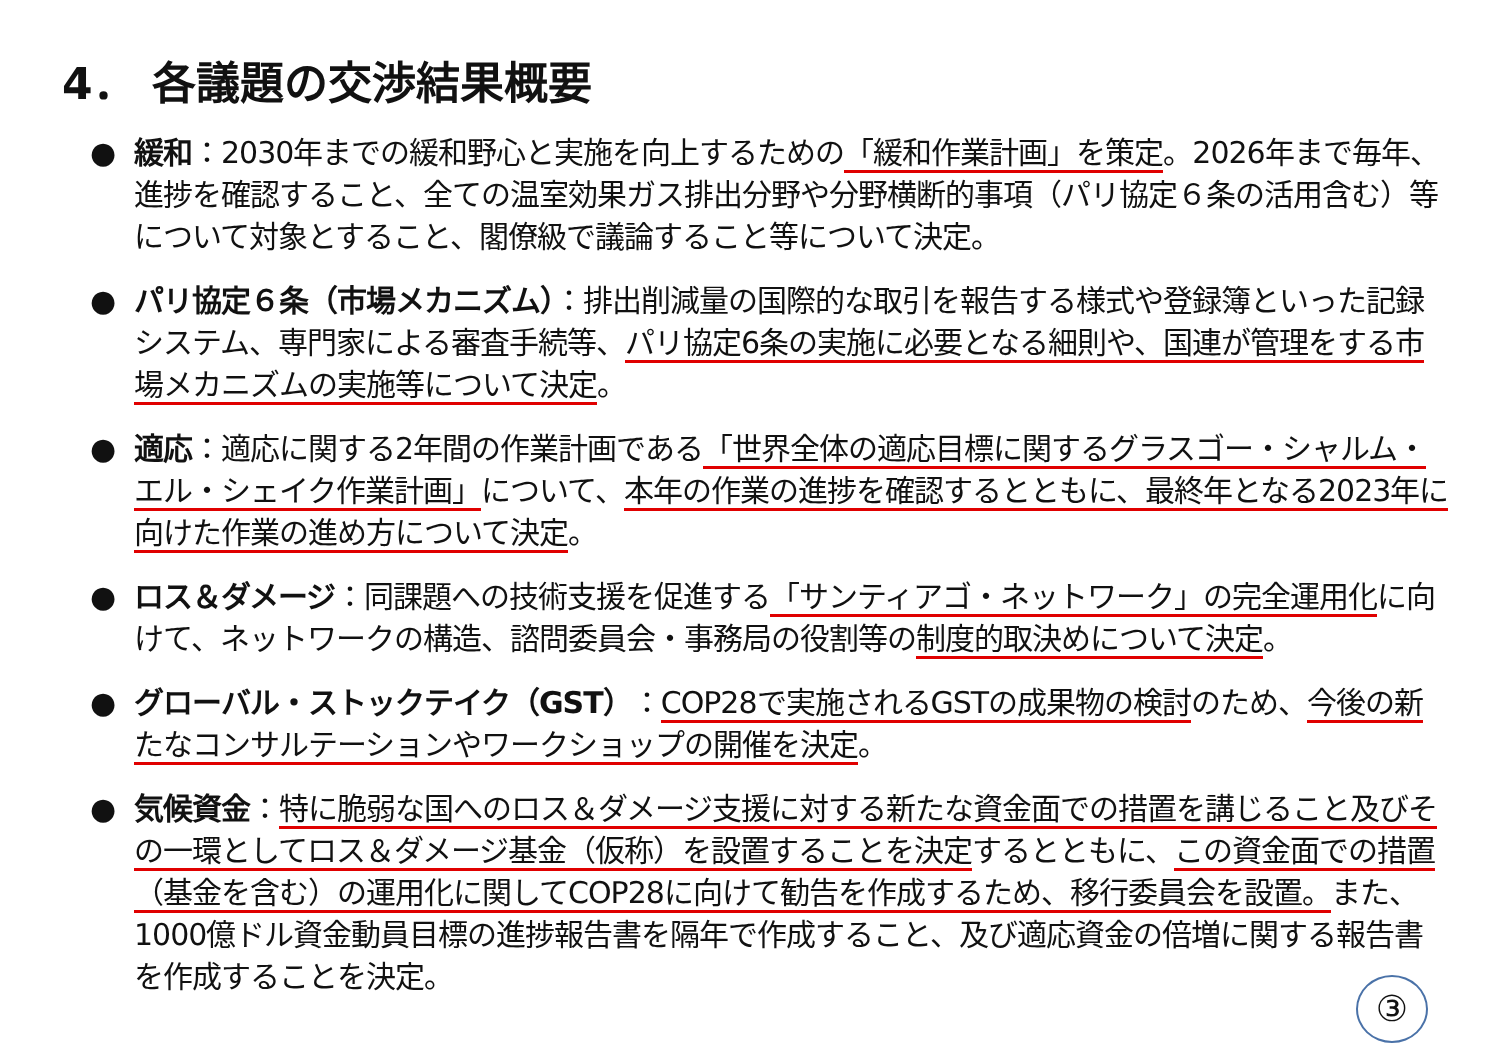4． 各議題の交渉結果概要
● 緩和：2030年までの緩和野心と実施を向上するための「緩和作業計画」を策定。2026年まで毎年、進捗を確認すること、全ての温室効果ガス排出分野や分野横断的事項（パリ協定６条の活用含む）等について対象とすること、閣僚級で議論すること等について決定。
● パリ協定６条（市場メカニズム）：排出削減量の国際的な取引を報告する様式や登録簿といった記録システム、専門家による審査手続等、パリ協定6条の実施に必要となる細則や、国連が管理をする市場メカニズムの実施等について決定。
● 適応：適応に関する2年間の作業計画である「世界全体の適応目標に関するグラスゴー・シャルム・エル・シェイク作業計画」について、本年の作業の進捗を確認するとともに、最終年となる2023年に向けた作業の進め方について決定。
● ロス＆ダメージ：同課題への技術支援を促進する「サンティアゴ・ネットワーク」の完全運用化に向けて、ネットワークの構造、諮問委員会・事務局の役割等の制度的取決めについて決定。
● グローバル・ストックテイク（GST）：COP28で実施されるGSTの成果物の検討のため、今後の新たなコンサルテーションやワークショップの開催を決定。
● 気候資金：特に脆弱な国へのロス＆ダメージ支援に対する新たな資金面での措置を講じること及びその一環としてロス＆ダメージ基金（仮称）を設置することを決定するとともに、この資金面での措置（基金を含む）の運用化に関してCOP28に向けて勧告を作成するため、移行委員会を設置。また、1000億ドル資金動員目標の進捗報告書を隔年で作成すること、及び適応資金の倍増に関する報告書を作成することを決定。
③